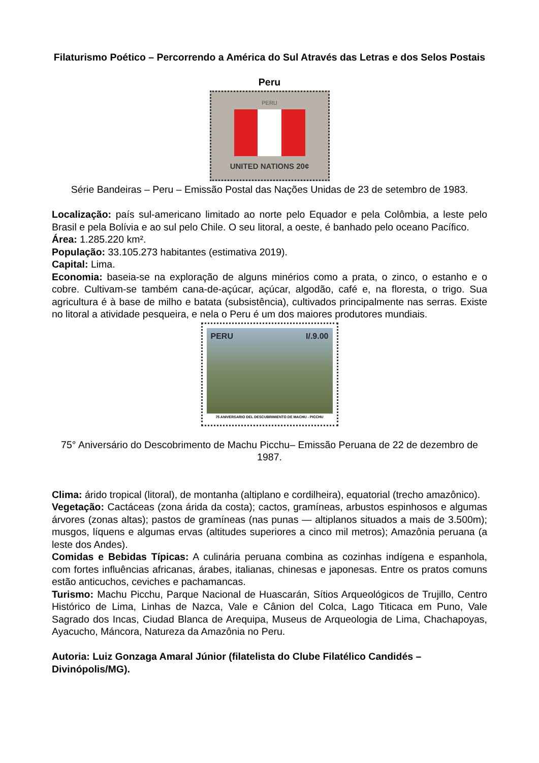Filaturismo Poético – Percorrendo a América do Sul Através das Letras e dos Selos Postais
Peru
PERU
UNITED NATIONS 20¢
Série Bandeiras – Peru – Emissão Postal das Nações Unidas de 23 de setembro de 1983.
Localização: país sul-americano limitado ao norte pelo Equador e pela Colômbia, a leste pelo Brasil e pela Bolívia e ao sul pelo Chile. O seu litoral, a oeste, é banhado pelo oceano Pacífico.
Área: 1.285.220 km².
População: 33.105.273 habitantes (estimativa 2019).
Capital: Lima.
Economia: baseia-se na exploração de alguns minérios como a prata, o zinco, o estanho e o cobre. Cultivam-se também cana-de-açúcar, açúcar, algodão, café e, na floresta, o trigo. Sua agricultura é à base de milho e batata (subsistência), cultivados principalmente nas serras. Existe no litoral a atividade pesqueira, e nela o Peru é um dos maiores produtores mundiais.
PERU I/.9.00
75 ANIVERSARIO DEL DESCUBRIMIENTO DE MACHU - PICCHU
75° Aniversário do Descobrimento de Machu Picchu– Emissão Peruana de 22 de dezembro de 1987.
Clima: árido tropical (litoral), de montanha (altiplano e cordilheira), equatorial (trecho amazônico).
Vegetação: Cactáceas (zona árida da costa); cactos, gramíneas, arbustos espinhosos e algumas árvores (zonas altas); pastos de gramíneas (nas punas — altiplanos situados a mais de 3.500m); musgos, líquens e algumas ervas (altitudes superiores a cinco mil metros); Amazônia peruana (a leste dos Andes).
Comidas e Bebidas Típicas: A culinária peruana combina as cozinhas indígena e espanhola, com fortes influências africanas, árabes, italianas, chinesas e japonesas. Entre os pratos comuns estão anticuchos, ceviches e pachamancas.
Turismo: Machu Picchu, Parque Nacional de Huascarán, Sítios Arqueológicos de Trujillo, Centro Histórico de Lima, Linhas de Nazca, Vale e Cânion del Colca, Lago Titicaca em Puno, Vale Sagrado dos Incas, Ciudad Blanca de Arequipa, Museus de Arqueologia de Lima, Chachapoyas, Ayacucho, Máncora, Natureza da Amazônia no Peru.
Autoria: Luiz Gonzaga Amaral Júnior (filatelista do Clube Filatélico Candidés – Divinópolis/MG).